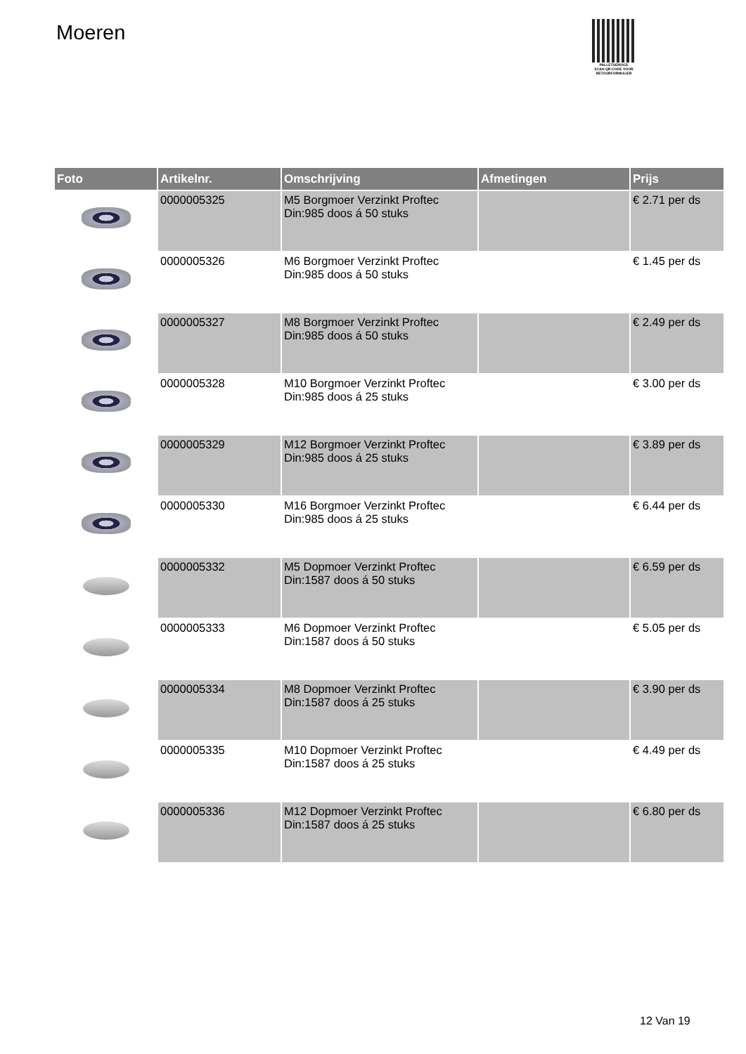Moeren
PALLETSERVICE
SCAN QR-CODE VOOR
RETOURFORMULIER
| Foto | Artikelnr. | Omschrijving | Afmetingen | Prijs |
| --- | --- | --- | --- | --- |
| | 0000005325 | M5 Borgmoer Verzinkt Proftec Din:985 doos á 50 stuks | | € 2.71 per ds |
| | 0000005326 | M6 Borgmoer Verzinkt Proftec Din:985 doos á 50 stuks | | € 1.45 per ds |
| | 0000005327 | M8 Borgmoer Verzinkt Proftec Din:985 doos á 50 stuks | | € 2.49 per ds |
| | 0000005328 | M10 Borgmoer Verzinkt Proftec Din:985 doos á 25 stuks | | € 3.00 per ds |
| | 0000005329 | M12 Borgmoer Verzinkt Proftec Din:985 doos á 25 stuks | | € 3.89 per ds |
| | 0000005330 | M16 Borgmoer Verzinkt Proftec Din:985 doos á 25 stuks | | € 6.44 per ds |
| | 0000005332 | M5 Dopmoer Verzinkt Proftec Din:1587 doos á 50 stuks | | € 6.59 per ds |
| | 0000005333 | M6 Dopmoer Verzinkt Proftec Din:1587 doos á 50 stuks | | € 5.05 per ds |
| | 0000005334 | M8 Dopmoer Verzinkt Proftec Din:1587 doos á 25 stuks | | € 3.90 per ds |
| | 0000005335 | M10 Dopmoer Verzinkt Proftec Din:1587 doos á 25 stuks | | € 4.49 per ds |
| | 0000005336 | M12 Dopmoer Verzinkt Proftec Din:1587 doos á 25 stuks | | € 6.80 per ds |
12 Van 19